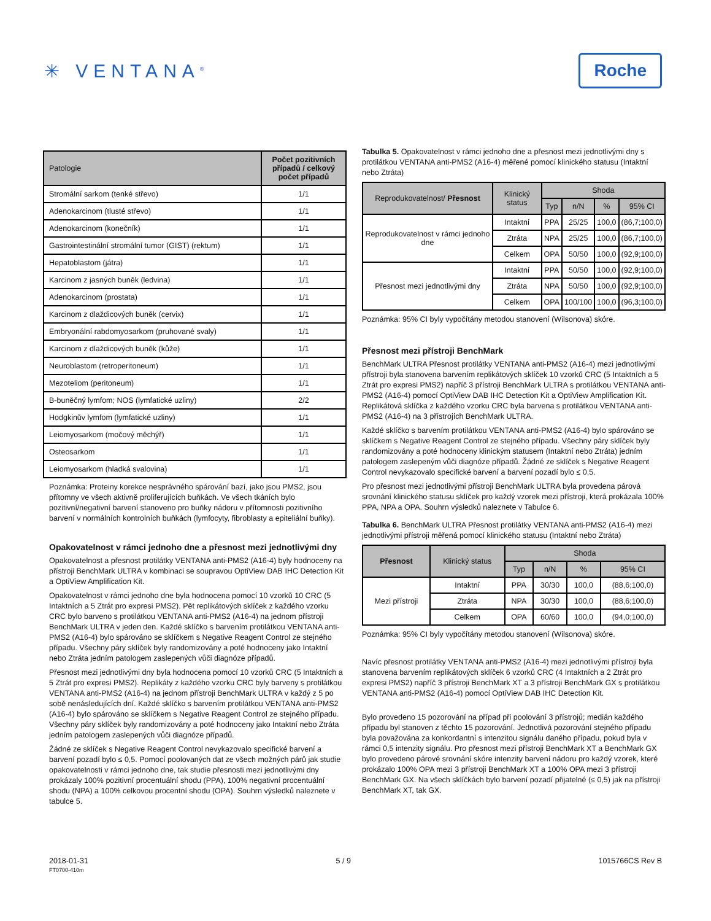✳ VENTANA<sup>®</sup>
Roche
| Patologie | Počet pozitivních případů / celkový počet případů |
| --- | --- |
| Stromální sarkom (tenké střevo) | 1/1 |
| Adenokarcinom (tlusté střevo) | 1/1 |
| Adenokarcinom (konečník) | 1/1 |
| Gastrointestinální stromální tumor (GIST) (rektum) | 1/1 |
| Hepatoblastom (játra) | 1/1 |
| Karcinom z jasných buněk (ledvina) | 1/1 |
| Adenokarcinom (prostata) | 1/1 |
| Karcinom z dlaždicových buněk (cervix) | 1/1 |
| Embryonální rabdomyosarkom (pruhované svaly) | 1/1 |
| Karcinom z dlaždicových buněk (kůže) | 1/1 |
| Neuroblastom (retroperitoneum) | 1/1 |
| Mezoteliom (peritoneum) | 1/1 |
| B-buněčný lymfom; NOS (lymfatické uzliny) | 2/2 |
| Hodgkinův lymfom (lymfatické uzliny) | 1/1 |
| Leiomyosarkom (močový měchýř) | 1/1 |
| Osteosarkom | 1/1 |
| Leiomyosarkom (hladká svalovina) | 1/1 |
Poznámka: Proteiny korekce nesprávného spárování bazí, jako jsou PMS2, jsou přítomny ve všech aktivně proliferujících buňkách. Ve všech tkáních bylo pozitivní/negativní barvení stanoveno pro buňky nádoru v přítomnosti pozitivního barvení v normálních kontrolních buňkách (lymfocyty, fibroblasty a epiteliální buňky).
Opakovatelnost v rámci jednoho dne a přesnost mezi jednotlivými dny
Opakovatelnost a přesnost protilátky VENTANA anti-PMS2 (A16-4) byly hodnoceny na přístroji BenchMark ULTRA v kombinaci se soupravou OptiView DAB IHC Detection Kit a OptiView Amplification Kit.
Opakovatelnost v rámci jednoho dne byla hodnocena pomocí 10 vzorků 10 CRC (5 Intaktních a 5 Ztrát pro expresi PMS2). Pět replikátových sklíček z každého vzorku CRC bylo barveno s protilátkou VENTANA anti-PMS2 (A16-4) na jednom přístroji BenchMark ULTRA v jeden den. Každé sklíčko s barvením protilátkou VENTANA anti-PMS2 (A16-4) bylo spárováno se sklíčkem s Negative Reagent Control ze stejného případu. Všechny páry sklíček byly randomizovány a poté hodnoceny jako Intaktní nebo Ztráta jedním patologem zaslepených vůči diagnóze případů.
Přesnost mezi jednotlivými dny byla hodnocena pomocí 10 vzorků CRC (5 Intaktních a 5 Ztrát pro expresi PMS2). Replikáty z každého vzorku CRC byly barveny s protilátkou VENTANA anti-PMS2 (A16-4) na jednom přístroji BenchMark ULTRA v každý z 5 po sobě nenásledujících dní. Každé sklíčko s barvením protilátkou VENTANA anti-PMS2 (A16-4) bylo spárováno se sklíčkem s Negative Reagent Control ze stejného případu. Všechny páry sklíček byly randomizovány a poté hodnoceny jako Intaktní nebo Ztráta jedním patologem zaslepených vůči diagnóze případů.
Žádné ze sklíček s Negative Reagent Control nevykazovalo specifické barvení a barvení pozadí bylo ≤ 0,5. Pomocí poolovaných dat ze všech možných párů jak studie opakovatelnosti v rámci jednoho dne, tak studie přesnosti mezi jednotlivými dny prokázaly 100% pozitivní procentuální shodu (PPA), 100% negativní procentuální shodu (NPA) a 100% celkovou procentní shodu (OPA). Souhrn výsledků naleznete v tabulce 5.
Tabulka 5. Opakovatelnost v rámci jednoho dne a přesnost mezi jednotlivými dny s protilátkou VENTANA anti-PMS2 (A16-4) měřené pomocí klinického statusu (Intaktní nebo Ztráta)
| Reprodukovatelnost/ Přesnost | Klinický status | Shoda | | | |
| --- | --- | --- | --- | --- | --- |
| | | Typ | n/N | % | 95% CI |
| Reprodukovatelnost v rámci jednoho dne | Intaktní | PPA | 25/25 | 100,0 | (86,7;100,0) |
| | Ztráta | NPA | 25/25 | 100,0 | (86,7;100,0) |
| | Celkem | OPA | 50/50 | 100,0 | (92,9;100,0) |
| Přesnost mezi jednotlivými dny | Intaktní | PPA | 50/50 | 100,0 | (92,9;100,0) |
| | Ztráta | NPA | 50/50 | 100,0 | (92,9;100,0) |
| | Celkem | OPA | 100/100 | 100,0 | (96,3;100,0) |
Poznámka: 95% CI byly vypočítány metodou stanovení (Wilsonova) skóre.
Přesnost mezi přístroji BenchMark
BenchMark ULTRA Přesnost protilátky VENTANA anti-PMS2 (A16-4) mezi jednotlivými přístroji byla stanovena barvením replikátových sklíček 10 vzorků CRC (5 Intaktních a 5 Ztrát pro expresi PMS2) napříč 3 přístroji BenchMark ULTRA s protilátkou VENTANA anti-PMS2 (A16-4) pomocí OptiView DAB IHC Detection Kit a OptiView Amplification Kit. Replikátová sklíčka z každého vzorku CRC byla barvena s protilátkou VENTANA anti-PMS2 (A16-4) na 3 přístrojích BenchMark ULTRA.
Každé sklíčko s barvením protilátkou VENTANA anti-PMS2 (A16-4) bylo spárováno se sklíčkem s Negative Reagent Control ze stejného případu. Všechny páry sklíček byly randomizovány a poté hodnoceny klinickým statusem (Intaktní nebo Ztráta) jedním patologem zaslepeným vůči diagnóze případů. Žádné ze sklíček s Negative Reagent Control nevykazovalo specifické barvení a barvení pozadí bylo ≤ 0,5.
Pro přesnost mezi jednotlivými přístroji BenchMark ULTRA byla provedena párová srovnání klinického statusu sklíček pro každý vzorek mezi přístroji, která prokázala 100% PPA, NPA a OPA. Souhrn výsledků naleznete v Tabulce 6.
Tabulka 6. BenchMark ULTRA Přesnost protilátky VENTANA anti-PMS2 (A16-4) mezi jednotlivými přístroji měřená pomocí klinického statusu (Intaktní nebo Ztráta)
| Přesnost | Klinický status | Shoda | | | |
| --- | --- | --- | --- | --- | --- |
| | | Typ | n/N | % | 95% CI |
| Mezi přístroji | Intaktní | PPA | 30/30 | 100,0 | (88,6;100,0) |
| | Ztráta | NPA | 30/30 | 100,0 | (88,6;100,0) |
| | Celkem | OPA | 60/60 | 100,0 | (94,0;100,0) |
Poznámka: 95% CI byly vypočítány metodou stanovení (Wilsonova) skóre.
Navíc přesnost protilátky VENTANA anti-PMS2 (A16-4) mezi jednotlivými přístroji byla stanovena barvením replikátových sklíček 6 vzorků CRC (4 Intaktních a 2 Ztrát pro expresi PMS2) napříč 3 přístroji BenchMark XT a 3 přístroji BenchMark GX s protilátkou VENTANA anti-PMS2 (A16-4) pomocí OptiView DAB IHC Detection Kit.
Bylo provedeno 15 pozorování na případ při poolování 3 přístrojů; medián každého případu byl stanoven z těchto 15 pozorování. Jednotlivá pozorování stejného případu byla považována za konkordantní s intenzitou signálu daného případu, pokud byla v rámci 0,5 intenzity signálu. Pro přesnost mezi přístroji BenchMark XT a BenchMark GX bylo provedeno párové srovnání skóre intenzity barvení nádoru pro každý vzorek, které prokázalo 100% OPA mezi 3 přístroji BenchMark XT a 100% OPA mezi 3 přístroji BenchMark GX. Na všech sklíčkách bylo barvení pozadí přijatelné (≤ 0,5) jak na přístroji BenchMark XT, tak GX.
2018-01-31
FT0700-410m
5 / 9 1015766CS Rev B